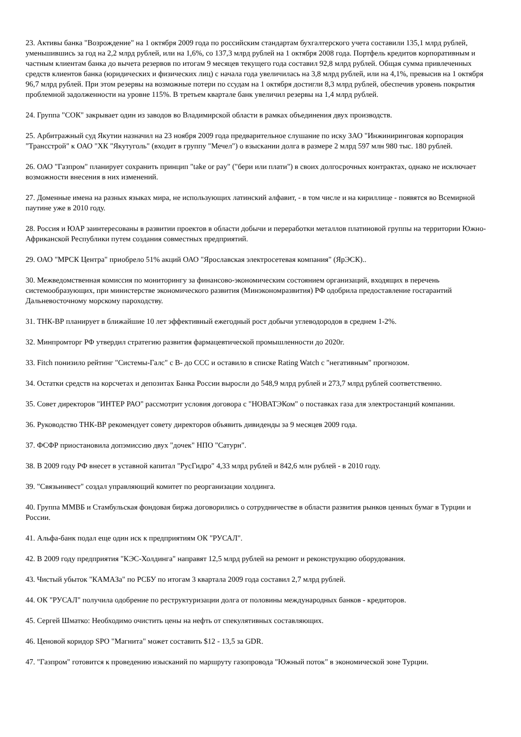23. Активы банка "Возрождение" на 1 октября 2009 года по российским стандартам бухгалтерского учета составили 135,1 млрд рублей, уменьшившись за год на 2,2 млрд рублей, или на 1,6%, со 137,3 млрд рублей на 1 октября 2008 года. Портфель кредитов корпоративным и частным клиентам банка до вычета резервов по итогам 9 месяцев текущего года составил 92,8 млрд рублей. Общая сумма привлеченных средств клиентов банка (юридических и физических лиц) с начала года увеличилась на 3,8 млрд рублей, или на 4,1%, превысив на 1 октября 96,7 млрд рублей. При этом резервы на возможные потери по ссудам на 1 октября достигли 8,3 млрд рублей, обеспечив уровень покрытия проблемной задолженности на уровне 115%. В третьем квартале банк увеличил резервы на 1,4 млрд рублей.
24. Группа "СОК" закрывает один из заводов во Владимирской области в рамках объединения двух производств.
25. Арбитражный суд Якутии назначил на 23 ноября 2009 года предварительное слушание по иску ЗАО "Инжиниринговая корпорация "Трансстрой" к ОАО "ХК "Якутуголь" (входит в группу "Мечел") о взыскании долга в размере 2 млрд 597 млн 980 тыс. 180 рублей.
26. ОАО "Газпром" планирует сохранить принцип "take or pay" ("бери или плати") в своих долгосрочных контрактах, однако не исключает возможности внесения в них изменений.
27. Доменные имена на разных языках мира, не использующих латинский алфавит, - в том числе и на кириллице - появятся во Всемирной паутине уже в 2010 году.
28. Россия и ЮАР заинтересованы в развитии проектов в области добычи и переработки металлов платиновой группы на территории Южно-Африканской Республики путем создания совместных предприятий.
29. ОАО "МРСК Центра" приобрело 51% акций ОАО "Ярославская электросетевая компания" (ЯрЭСК)..
30. Межведомственная комиссия по мониторингу за финансово-экономическим состоянием организаций, входящих в перечень системообразующих, при министерстве экономического развития (Минэкономразвития) РФ одобрила предоставление госгарантий Дальневосточному морскому пароходству.
31. ТНК-ВР планирует в ближайшие 10 лет эффективный ежегодный рост добычи углеводородов в среднем 1-2%.
32. Минпромторг РФ утвердил стратегию развития фармацевтической промышленности до 2020г.
33. Fitch понизило рейтинг "Системы-Галс" с В- до ССС и оставило в списке Rating Watch с "негативным" прогнозом.
34. Остатки средств на корсчетах и депозитах Банка России выросли до 548,9 млрд рублей и 273,7 млрд рублей соответственно.
35. Совет директоров "ИНТЕР РАО" рассмотрит условия договора с "НОВАТЭКом" о поставках газа для электростанций компании.
36. Руководство ТНК-ВР рекомендует совету директоров объявить дивиденды за 9 месяцев 2009 года.
37. ФСФР приостановила допэмиссию двух "дочек" НПО "Сатурн".
38. В 2009 году РФ внесет в уставной капитал "РусГидро" 4,33 млрд рублей и 842,6 млн рублей - в 2010 году.
39. "Связьинвест" создал управляющий комитет по реорганизации холдинга.
40. Группа ММВБ и Стамбульская фондовая биржа договорились о сотрудничестве в области развития рынков ценных бумаг в Турции и России.
41. Альфа-банк подал еще один иск к предприятиям ОК "РУСАЛ".
42. В 2009 году предприятия "КЭС-Холдинга" направят 12,5 млрд рублей на ремонт и реконструкцию оборудования.
43. Чистый убыток "КАМАЗа" по РСБУ по итогам 3 квартала 2009 года составил 2,7 млрд рублей.
44. ОК "РУСАЛ" получила одобрение по реструктуризации долга от половины международных банков - кредиторов.
45. Сергей Шматко: Необходимо очистить цены на нефть от спекулятивных составляющих.
46. Ценовой коридор SPO "Магнита" может составить $12 - 13,5 за GDR.
47. "Газпром" готовится к проведению изысканий по маршруту газопровода "Южный поток" в экономической зоне Турции.